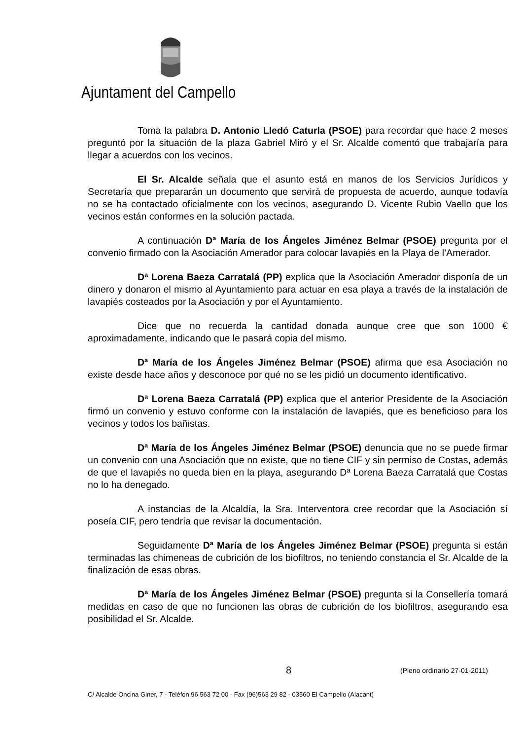Ajuntament del Campello
Toma la palabra D. Antonio Lledó Caturla (PSOE) para recordar que hace 2 meses preguntó por la situación de la plaza Gabriel Miró y el Sr. Alcalde comentó que trabajaría para llegar a acuerdos con los vecinos.
El Sr. Alcalde señala que el asunto está en manos de los Servicios Jurídicos y Secretaría que prepararán un documento que servirá de propuesta de acuerdo, aunque todavía no se ha contactado oficialmente con los vecinos, asegurando D. Vicente Rubio Vaello que los vecinos están conformes en la solución pactada.
A continuación Dª María de los Ángeles Jiménez Belmar (PSOE) pregunta por el convenio firmado con la Asociación Amerador para colocar lavapiés en la Playa de l’Amerador.
Dª Lorena Baeza Carratalá (PP) explica que la Asociación Amerador disponía de un dinero y donaron el mismo al Ayuntamiento para actuar en esa playa a través de la instalación de lavapiés costeados por la Asociación y por el Ayuntamiento.
Dice que no recuerda la cantidad donada aunque cree que son 1000 € aproximadamente, indicando que le pasará copia del mismo.
Dª María de los Ángeles Jiménez Belmar (PSOE) afirma que esa Asociación no existe desde hace años y desconoce por qué no se les pidió un documento identificativo.
Dª Lorena Baeza Carratalá (PP) explica que el anterior Presidente de la Asociación firmó un convenio y estuvo conforme con la instalación de lavapiés, que es beneficioso para los vecinos y todos los bañistas.
Dª María de los Ángeles Jiménez Belmar (PSOE) denuncia que no se puede firmar un convenio con una Asociación que no existe, que no tiene CIF y sin permiso de Costas, además de que el lavapiés no queda bien en la playa, asegurando Dª Lorena Baeza Carratalá que Costas no lo ha denegado.
A instancias de la Alcaldía, la Sra. Interventora cree recordar que la Asociación sí poseía CIF, pero tendría que revisar la documentación.
Seguidamente Dª María de los Ángeles Jiménez Belmar (PSOE) pregunta si están terminadas las chimeneas de cubrición de los biofiltros, no teniendo constancia el Sr. Alcalde de la finalización de esas obras.
Dª María de los Ángeles Jiménez Belmar (PSOE) pregunta si la Consellería tomará medidas en caso de que no funcionen las obras de cubrición de los biofiltros, asegurando esa posibilidad el Sr. Alcalde.
8 (Pleno ordinario 27-01-2011)
C/ Alcalde Oncina Giner, 7 - Telèfon 96 563 72 00 - Fax (96)563 29 82 - 03560 El Campello (Alacant)